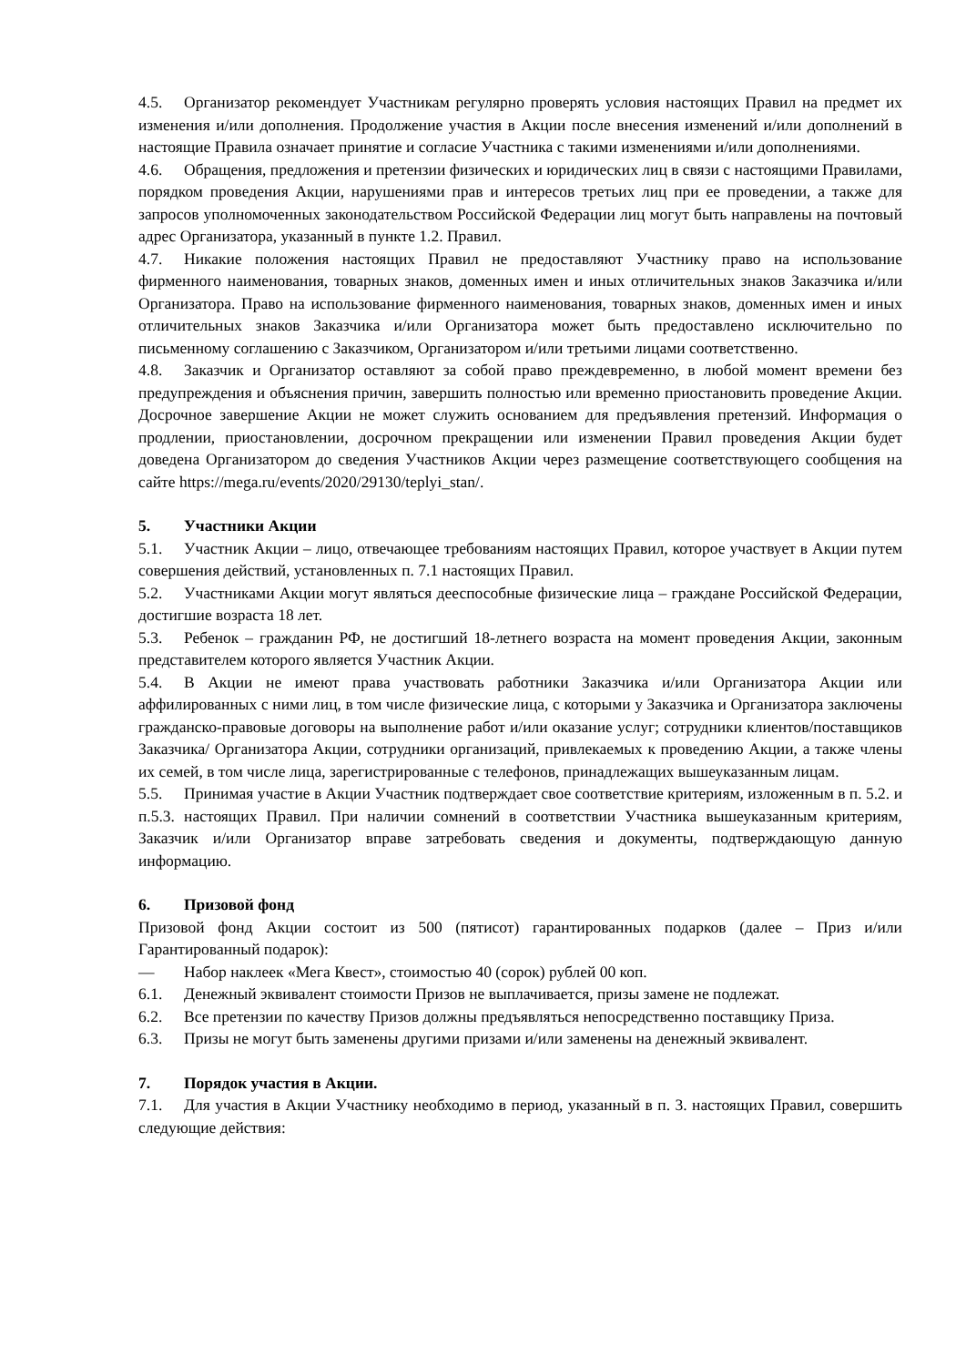4.5. Организатор рекомендует Участникам регулярно проверять условия настоящих Правил на предмет их изменения и/или дополнения. Продолжение участия в Акции после внесения изменений и/или дополнений в настоящие Правила означает принятие и согласие Участника с такими изменениями и/или дополнениями.
4.6. Обращения, предложения и претензии физических и юридических лиц в связи с настоящими Правилами, порядком проведения Акции, нарушениями прав и интересов третьих лиц при ее проведении, а также для запросов уполномоченных законодательством Российской Федерации лиц могут быть направлены на почтовый адрес Организатора, указанный в пункте 1.2. Правил.
4.7. Никакие положения настоящих Правил не предоставляют Участнику право на использование фирменного наименования, товарных знаков, доменных имен и иных отличительных знаков Заказчика и/или Организатора. Право на использование фирменного наименования, товарных знаков, доменных имен и иных отличительных знаков Заказчика и/или Организатора может быть предоставлено исключительно по письменному соглашению с Заказчиком, Организатором и/или третьими лицами соответственно.
4.8. Заказчик и Организатор оставляют за собой право преждевременно, в любой момент времени без предупреждения и объяснения причин, завершить полностью или временно приостановить проведение Акции. Досрочное завершение Акции не может служить основанием для предъявления претензий. Информация о продлении, приостановлении, досрочном прекращении или изменении Правил проведения Акции будет доведена Организатором до сведения Участников Акции через размещение соответствующего сообщения на сайте https://mega.ru/events/2020/29130/teplyi_stan/.
5. Участники Акции
5.1. Участник Акции – лицо, отвечающее требованиям настоящих Правил, которое участвует в Акции путем совершения действий, установленных п. 7.1 настоящих Правил.
5.2. Участниками Акции могут являться дееспособные физические лица – граждане Российской Федерации, достигшие возраста 18 лет.
5.3. Ребенок – гражданин РФ, не достигший 18-летнего возраста на момент проведения Акции, законным представителем которого является Участник Акции.
5.4. В Акции не имеют права участвовать работники Заказчика и/или Организатора Акции или аффилированных с ними лиц, в том числе физические лица, с которыми у Заказчика и Организатора заключены гражданско-правовые договоры на выполнение работ и/или оказание услуг; сотрудники клиентов/поставщиков Заказчика/ Организатора Акции, сотрудники организаций, привлекаемых к проведению Акции, а также члены их семей, в том числе лица, зарегистрированные с телефонов, принадлежащих вышеуказанным лицам.
5.5. Принимая участие в Акции Участник подтверждает свое соответствие критериям, изложенным в п. 5.2. и п.5.3. настоящих Правил. При наличии сомнений в соответствии Участника вышеуказанным критериям, Заказчик и/или Организатор вправе затребовать сведения и документы, подтверждающую данную информацию.
6. Призовой фонд
Призовой фонд Акции состоит из 500 (пятисот) гарантированных подарков (далее – Приз и/или Гарантированный подарок):
— Набор наклеек «Мега Квест», стоимостью 40 (сорок) рублей 00 коп.
6.1. Денежный эквивалент стоимости Призов не выплачивается, призы замене не подлежат.
6.2. Все претензии по качеству Призов должны предъявляться непосредственно поставщику Приза.
6.3. Призы не могут быть заменены другими призами и/или заменены на денежный эквивалент.
7. Порядок участия в Акции.
7.1. Для участия в Акции Участнику необходимо в период, указанный в п. 3. настоящих Правил, совершить следующие действия: